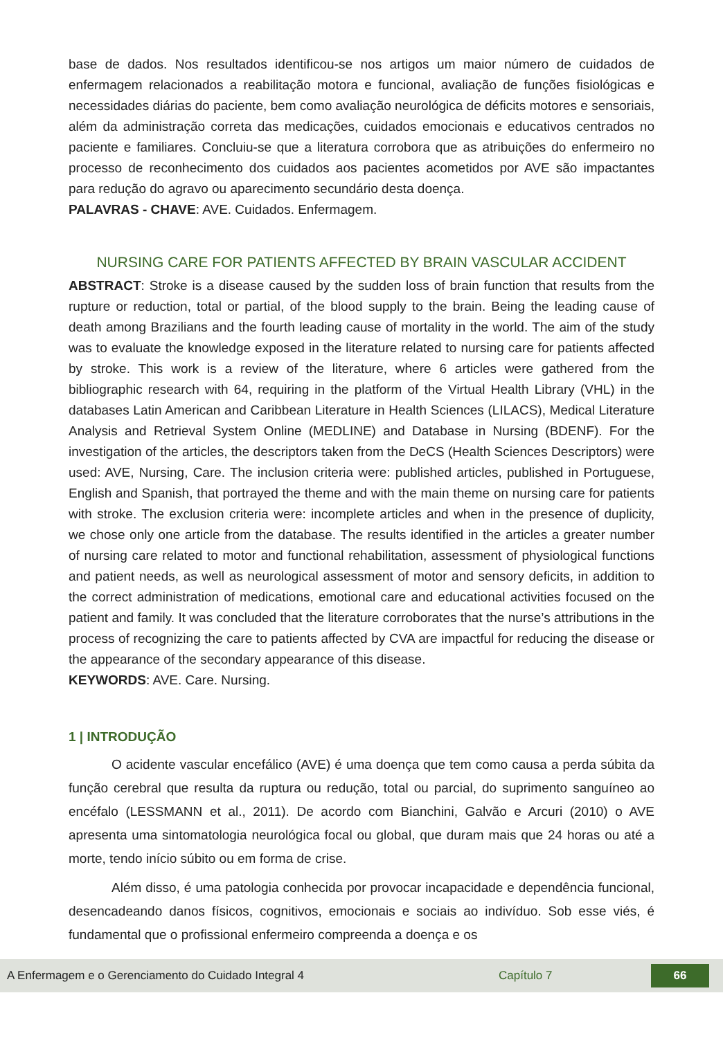base de dados. Nos resultados identificou-se nos artigos um maior número de cuidados de enfermagem relacionados a reabilitação motora e funcional, avaliação de funções fisiológicas e necessidades diárias do paciente, bem como avaliação neurológica de déficits motores e sensoriais, além da administração correta das medicações, cuidados emocionais e educativos centrados no paciente e familiares. Concluiu-se que a literatura corrobora que as atribuições do enfermeiro no processo de reconhecimento dos cuidados aos pacientes acometidos por AVE são impactantes para redução do agravo ou aparecimento secundário desta doença.
PALAVRAS - CHAVE: AVE. Cuidados. Enfermagem.
NURSING CARE FOR PATIENTS AFFECTED BY BRAIN VASCULAR ACCIDENT
ABSTRACT: Stroke is a disease caused by the sudden loss of brain function that results from the rupture or reduction, total or partial, of the blood supply to the brain. Being the leading cause of death among Brazilians and the fourth leading cause of mortality in the world. The aim of the study was to evaluate the knowledge exposed in the literature related to nursing care for patients affected by stroke. This work is a review of the literature, where 6 articles were gathered from the bibliographic research with 64, requiring in the platform of the Virtual Health Library (VHL) in the databases Latin American and Caribbean Literature in Health Sciences (LILACS), Medical Literature Analysis and Retrieval System Online (MEDLINE) and Database in Nursing (BDENF). For the investigation of the articles, the descriptors taken from the DeCS (Health Sciences Descriptors) were used: AVE, Nursing, Care. The inclusion criteria were: published articles, published in Portuguese, English and Spanish, that portrayed the theme and with the main theme on nursing care for patients with stroke. The exclusion criteria were: incomplete articles and when in the presence of duplicity, we chose only one article from the database. The results identified in the articles a greater number of nursing care related to motor and functional rehabilitation, assessment of physiological functions and patient needs, as well as neurological assessment of motor and sensory deficits, in addition to the correct administration of medications, emotional care and educational activities focused on the patient and family. It was concluded that the literature corroborates that the nurse’s attributions in the process of recognizing the care to patients affected by CVA are impactful for reducing the disease or the appearance of the secondary appearance of this disease.
KEYWORDS: AVE. Care. Nursing.
1 | INTRODUÇÃO
O acidente vascular encefálico (AVE) é uma doença que tem como causa a perda súbita da função cerebral que resulta da ruptura ou redução, total ou parcial, do suprimento sanguíneo ao encéfalo (LESSMANN et al., 2011). De acordo com Bianchini, Galvão e Arcuri (2010) o AVE apresenta uma sintomatologia neurológica focal ou global, que duram mais que 24 horas ou até a morte, tendo início súbito ou em forma de crise.
Além disso, é uma patologia conhecida por provocar incapacidade e dependência funcional, desencadeando danos físicos, cognitivos, emocionais e sociais ao indivíduo. Sob esse viés, é fundamental que o profissional enfermeiro compreenda a doença e os
A Enfermagem e o Gerenciamento do Cuidado Integral 4 Capítulo 7 66